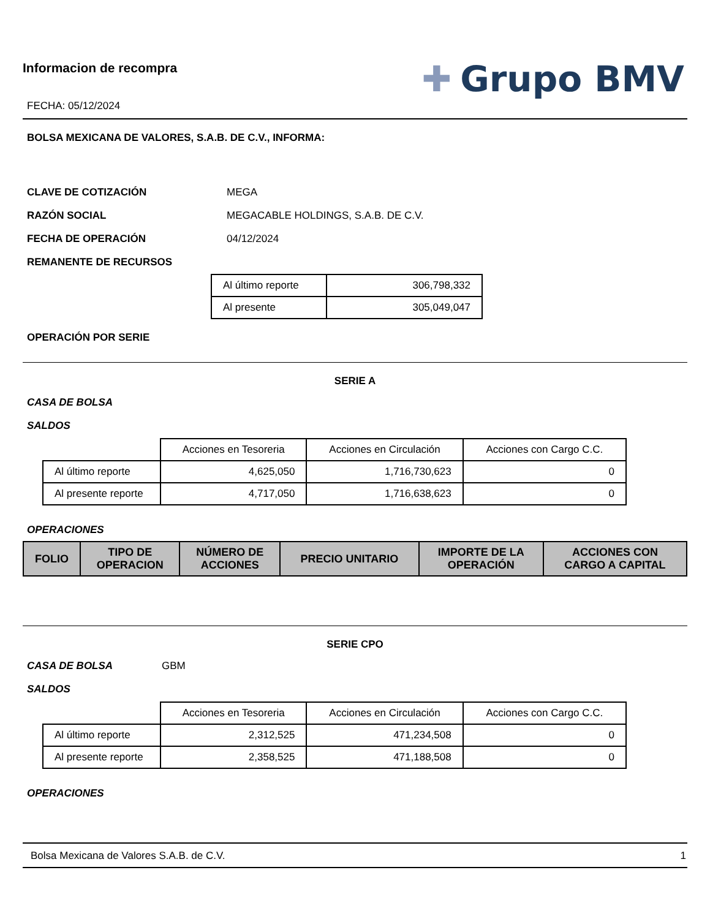Informacion de recompra
FECHA: 05/12/2024
✚ Grupo BMV
BOLSA MEXICANA DE VALORES, S.A.B. DE C.V., INFORMA:
CLAVE DE COTIZACIÓN MEGA
RAZÓN SOCIAL MEGACABLE HOLDINGS, S.A.B. DE C.V.
FECHA DE OPERACIÓN 04/12/2024
REMANENTE DE RECURSOS
| Al último reporte | 306,798,332 |
| Al presente | 305,049,047 |
OPERACIÓN POR SERIE
SERIE A
CASA DE BOLSA
SALDOS
| | Acciones en Tesoreria | Acciones en Circulación | Acciones con Cargo C.C. |
| Al último reporte | 4,625,050 | 1,716,730,623 | 0 |
| Al presente reporte | 4,717,050 | 1,716,638,623 | 0 |
OPERACIONES
| FOLIO | TIPO DE OPERACION | NÚMERO DE ACCIONES | PRECIO UNITARIO | IMPORTE DE LA OPERACIÓN | ACCIONES CON CARGO A CAPITAL |
| --- | --- | --- | --- | --- | --- |
SERIE CPO
CASA DE BOLSA GBM
SALDOS
| | Acciones en Tesoreria | Acciones en Circulación | Acciones con Cargo C.C. |
| Al último reporte | 2,312,525 | 471,234,508 | 0 |
| Al presente reporte | 2,358,525 | 471,188,508 | 0 |
OPERACIONES
Bolsa Mexicana de Valores S.A.B. de C.V. 1